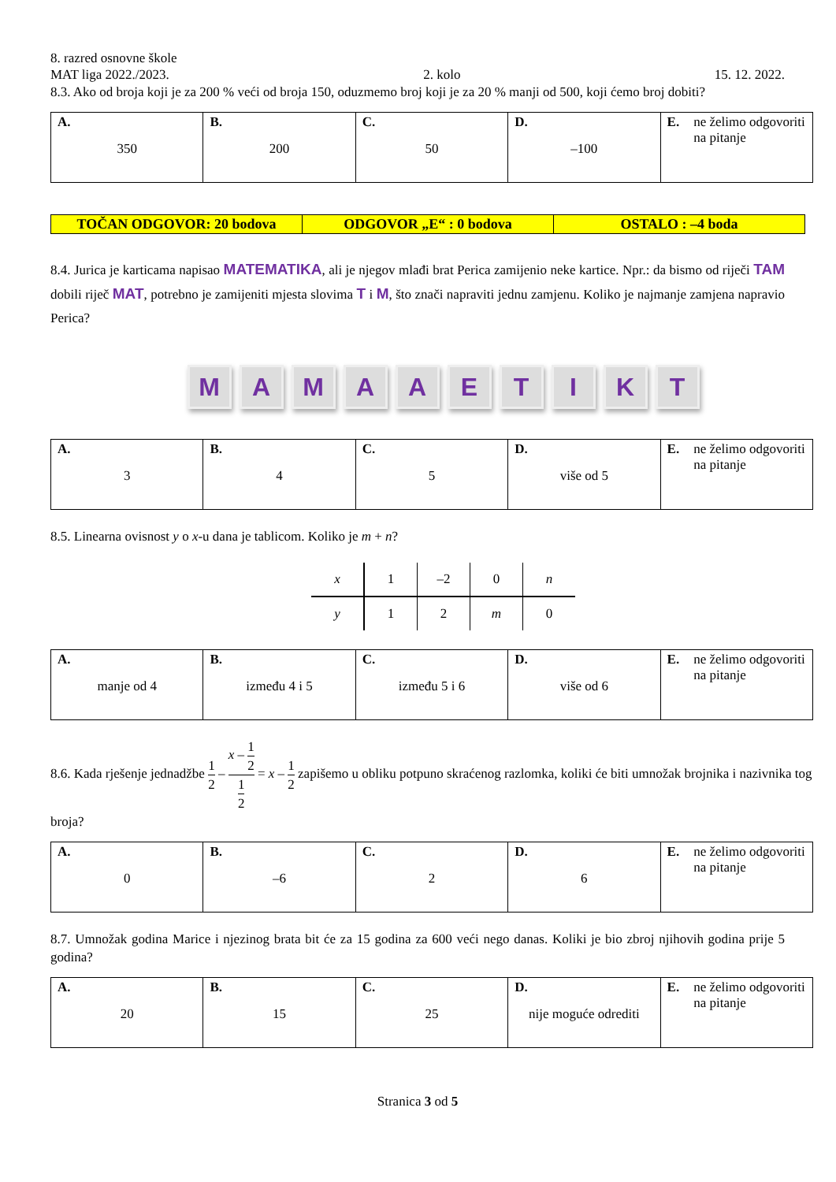8. razred osnovne škole
MAT liga 2022./2023. 2. kolo 15. 12. 2022.
8.3. Ako od broja koji je za 200 % veći od broja 150, oduzmemo broj koji je za 20 % manji od 500, koji ćemo broj dobiti?
| A. 350 | B. 200 | C. 50 | D. –100 | E. ne želimo odgovoriti na pitanje |
| TOČAN ODGOVOR: 20 bodova | ODGOVOR „E“ : 0 bodova | OSTALO : –4 boda |
8.4. Jurica je karticama napisao MATEMATIKA, ali je njegov mlađi brat Perica zamijenio neke kartice. Npr.: da bismo od riječi TAM dobili riječ MAT, potrebno je zamijeniti mjesta slovima T i M, što znači napraviti jednu zamjenu. Koliko je najmanje zamjena napravio Perica?
MAMAAETIKT
| A. 3 | B. 4 | C. 5 | D. više od 5 | E. ne želimo odgovoriti na pitanje |
8.5. Linearna ovisnost y o x-u dana je tablicom. Koliko je m + n?
| x | 1 | –2 | 0 | n |
| y | 1 | 2 | m | 0 |
| A. manje od 4 | B. između 4 i 5 | C. između 5 i 6 | D. više od 6 | E. ne želimo odgovoriti na pitanje |
8.6. Kada rješenje jednadžbe 1 2 – x – 1 2 1 2 = x – 1 2 zapišemo u obliku potpuno skraćenog razlomka, koliki će biti umnožak brojnika i nazivnika tog broja?
| A. 0 | B. –6 | C. 2 | D. 6 | E. ne želimo odgovoriti na pitanje |
8.7. Umnožak godina Marice i njezinog brata bit će za 15 godina za 600 veći nego danas. Koliki je bio zbroj njihovih godina prije 5 godina?
| A. 20 | B. 15 | C. 25 | D. nije moguće odrediti | E. ne želimo odgovoriti na pitanje |
Stranica 3 od 5